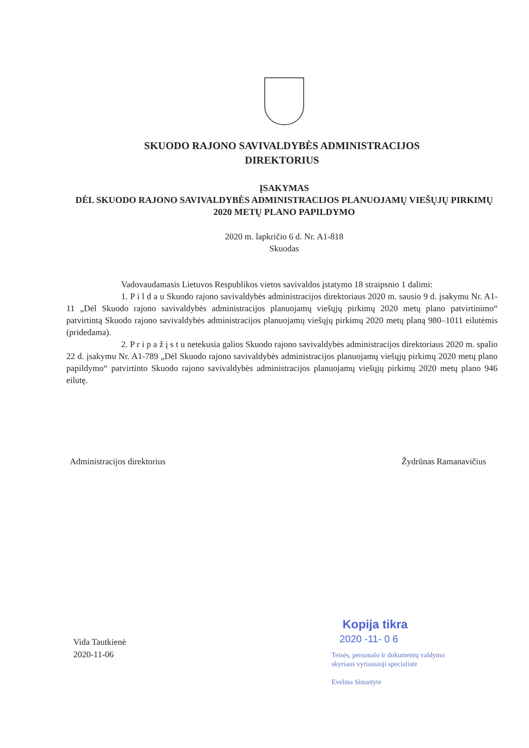SKUODO RAJONO SAVIVALDYBĖS ADMINISTRACIJOS
DIREKTORIUS
ĮSAKYMAS
DĖL SKUODO RAJONO SAVIVALDYBĖS ADMINISTRACIJOS PLANUOJAMŲ VIEŠŲJŲ PIRKIMŲ 2020 METŲ PLANO PAPILDYMO
2020 m. lapkričio 6 d. Nr. A1-818
Skuodas
Vadovaudamasis Lietuvos Respublikos vietos savivaldos įstatymo 18 straipsnio 1 dalimi:
1. P i l d a u Skuodo rajono savivaldybės administracijos direktoriaus 2020 m. sausio 9 d. įsakymu Nr. A1-11 „Dėl Skuodo rajono savivaldybės administracijos planuojamų viešųjų pirkimų 2020 metų plano patvirtinimo“ patvirtintą Skuodo rajono savivaldybės administracijos planuojamų viešųjų pirkimų 2020 metų planą 980–1011 eilutėmis (pridedama).
2. P r i p a ž į s t u netekusia galios Skuodo rajono savivaldybės administracijos direktoriaus 2020 m. spalio 22 d. įsakymu Nr. A1-789 „Dėl Skuodo rajono savivaldybės administracijos planuojamų viešųjų pirkimų 2020 metų plano papildymo“ patvirtinto Skuodo rajono savivaldybės administracijos planuojamų viešųjų pirkimų 2020 metų plano 946 eilutę.
Administracijos direktorius Žydrūnas Ramanavičius
Vida Tautkienė
2020-11-06
Kopija tikra
2020 -11- 0 6
Teisės, personalo ir dokumentų valdymo
skyriaus vyriausioji specialistė
Evelina Simaitytė